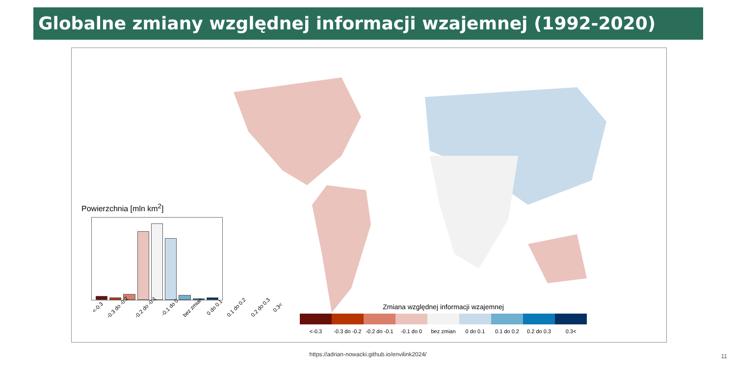Globalne zmiany względnej informacji wzajemnej (1992-2020)
Powierzchnia [mln km<sup>2</sup>]
<-0.3 -0.3 do -0.2 -0.2 do -0.1 -0.1 do 0 bez zmian 0 do 0.1 0.1 do 0.2 0.2 do 0.3 0.3<
Zmiana względnej informacji wzajemnej
<-0.3 -0.3 do -0.2 -0.2 do -0.1 -0.1 do 0 bez zmian 0 do 0.1 0.1 do 0.2 0.2 do 0.3 0.3<
https://adrian-nowacki.github.io/envilink2024/ 11